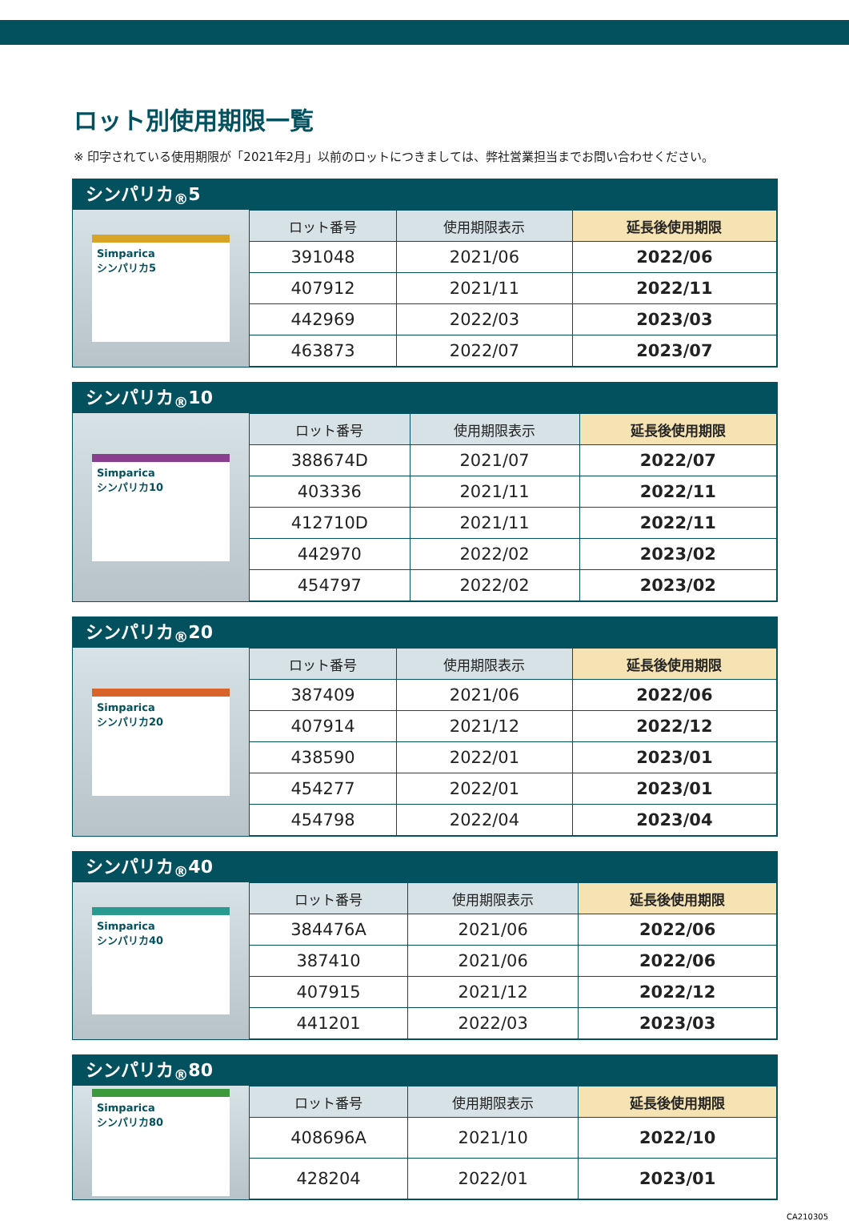ロット別使用期限一覧
※ 印字されている使用期限が「2021年2月」以前のロットにつきましては、弊社営業担当までお問い合わせください。
シンパリカ<sub>®</sub>5
Simparica
シンパリカ5
| ロット番号 | 使用期限表示 | 延長後使用期限 |
| --- | --- | --- |
| 391048 | 2021/06 | 2022/06 |
| 407912 | 2021/11 | 2022/11 |
| 442969 | 2022/03 | 2023/03 |
| 463873 | 2022/07 | 2023/07 |
シンパリカ<sub>®</sub>10
Simparica
シンパリカ10
| ロット番号 | 使用期限表示 | 延長後使用期限 |
| --- | --- | --- |
| 388674D | 2021/07 | 2022/07 |
| 403336 | 2021/11 | 2022/11 |
| 412710D | 2021/11 | 2022/11 |
| 442970 | 2022/02 | 2023/02 |
| 454797 | 2022/02 | 2023/02 |
シンパリカ<sub>®</sub>20
Simparica
シンパリカ20
| ロット番号 | 使用期限表示 | 延長後使用期限 |
| --- | --- | --- |
| 387409 | 2021/06 | 2022/06 |
| 407914 | 2021/12 | 2022/12 |
| 438590 | 2022/01 | 2023/01 |
| 454277 | 2022/01 | 2023/01 |
| 454798 | 2022/04 | 2023/04 |
シンパリカ<sub>®</sub>40
Simparica
シンパリカ40
| ロット番号 | 使用期限表示 | 延長後使用期限 |
| --- | --- | --- |
| 384476A | 2021/06 | 2022/06 |
| 387410 | 2021/06 | 2022/06 |
| 407915 | 2021/12 | 2022/12 |
| 441201 | 2022/03 | 2023/03 |
シンパリカ<sub>®</sub>80
Simparica
シンパリカ80
| ロット番号 | 使用期限表示 | 延長後使用期限 |
| --- | --- | --- |
| 408696A | 2021/10 | 2022/10 |
| 428204 | 2022/01 | 2023/01 |
CA210305